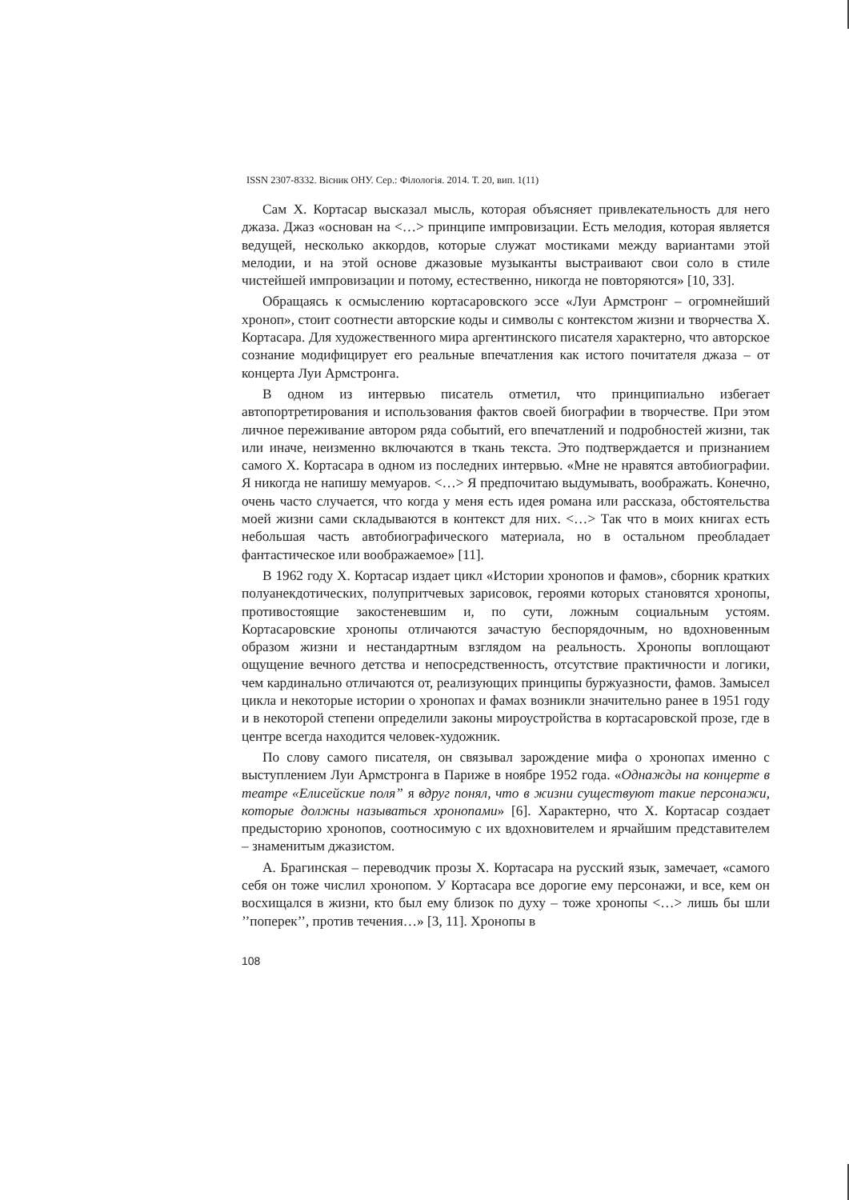ISSN 2307-8332. Вісник ОНУ. Сер.: Філологія. 2014. Т. 20, вип. 1(11)
Сам Х. Кортасар высказал мысль, которая объясняет привлекательность для него джаза. Джаз «основан на <…> принципе импровизации. Есть мелодия, которая является ведущей, несколько аккордов, которые служат мостиками между вариантами этой мелодии, и на этой основе джазовые музыканты выстраивают свои соло в стиле чистейшей импровизации и потому, естественно, никогда не повторяются» [10, 33].
Обращаясь к осмыслению кортасаровского эссе «Луи Армстронг – огромнейший хроноп», стоит соотнести авторские коды и символы с контекстом жизни и творчества Х. Кортасара. Для художественного мира аргентинского писателя характерно, что авторское сознание модифицирует его реальные впечатления как истого почитателя джаза – от концерта Луи Армстронга.
В одном из интервью писатель отметил, что принципиально избегает автопортретирования и использования фактов своей биографии в творчестве. При этом личное переживание автором ряда событий, его впечатлений и подробностей жизни, так или иначе, неизменно включаются в ткань текста. Это подтверждается и признанием самого Х. Кортасара в одном из последних интервью. «Мне не нравятся автобиографии. Я никогда не напишу мемуаров. <…> Я предпочитаю выдумывать, воображать. Конечно, очень часто случается, что когда у меня есть идея романа или рассказа, обстоятельства моей жизни сами складываются в контекст для них. <…> Так что в моих книгах есть небольшая часть автобиографического материала, но в остальном преобладает фантастическое или воображаемое» [11].
В 1962 году Х. Кортасар издает цикл «Истории хронопов и фамов», сборник кратких полуанекдотических, полупритчевых зарисовок, героями которых становятся хронопы, противостоящие закостеневшим и, по сути, ложным социальным устоям. Кортасаровские хронопы отличаются зачастую беспорядочным, но вдохновенным образом жизни и нестандартным взглядом на реальность. Хронопы воплощают ощущение вечного детства и непосредственность, отсутствие практичности и логики, чем кардинально отличаются от, реализующих принципы буржуазности, фамов. Замысел цикла и некоторые истории о хронопах и фамах возникли значительно ранее в 1951 году и в некоторой степени определили законы мироустройства в кортасаровской прозе, где в центре всегда находится человек-художник.
По слову самого писателя, он связывал зарождение мифа о хронопах именно с выступлением Луи Армстронга в Париже в ноябре 1952 года. «Однажды на концерте в театре «Елисейские поля” я вдруг понял, что в жизни существуют такие персонажи, которые должны называться хронопами» [6]. Характерно, что Х. Кортасар создает предысторию хронопов, соотносимую с их вдохновителем и ярчайшим представителем – знаменитым джазистом.
А. Брагинская – переводчик прозы Х. Кортасара на русский язык, замечает, «самого себя он тоже числил хронопом. У Кортасара все дорогие ему персонажи, и все, кем он восхищался в жизни, кто был ему близок по духу – тоже хронопы <…> лишь бы шли ’’поперек’’, против течения…» [3, 11]. Хронопы в
108